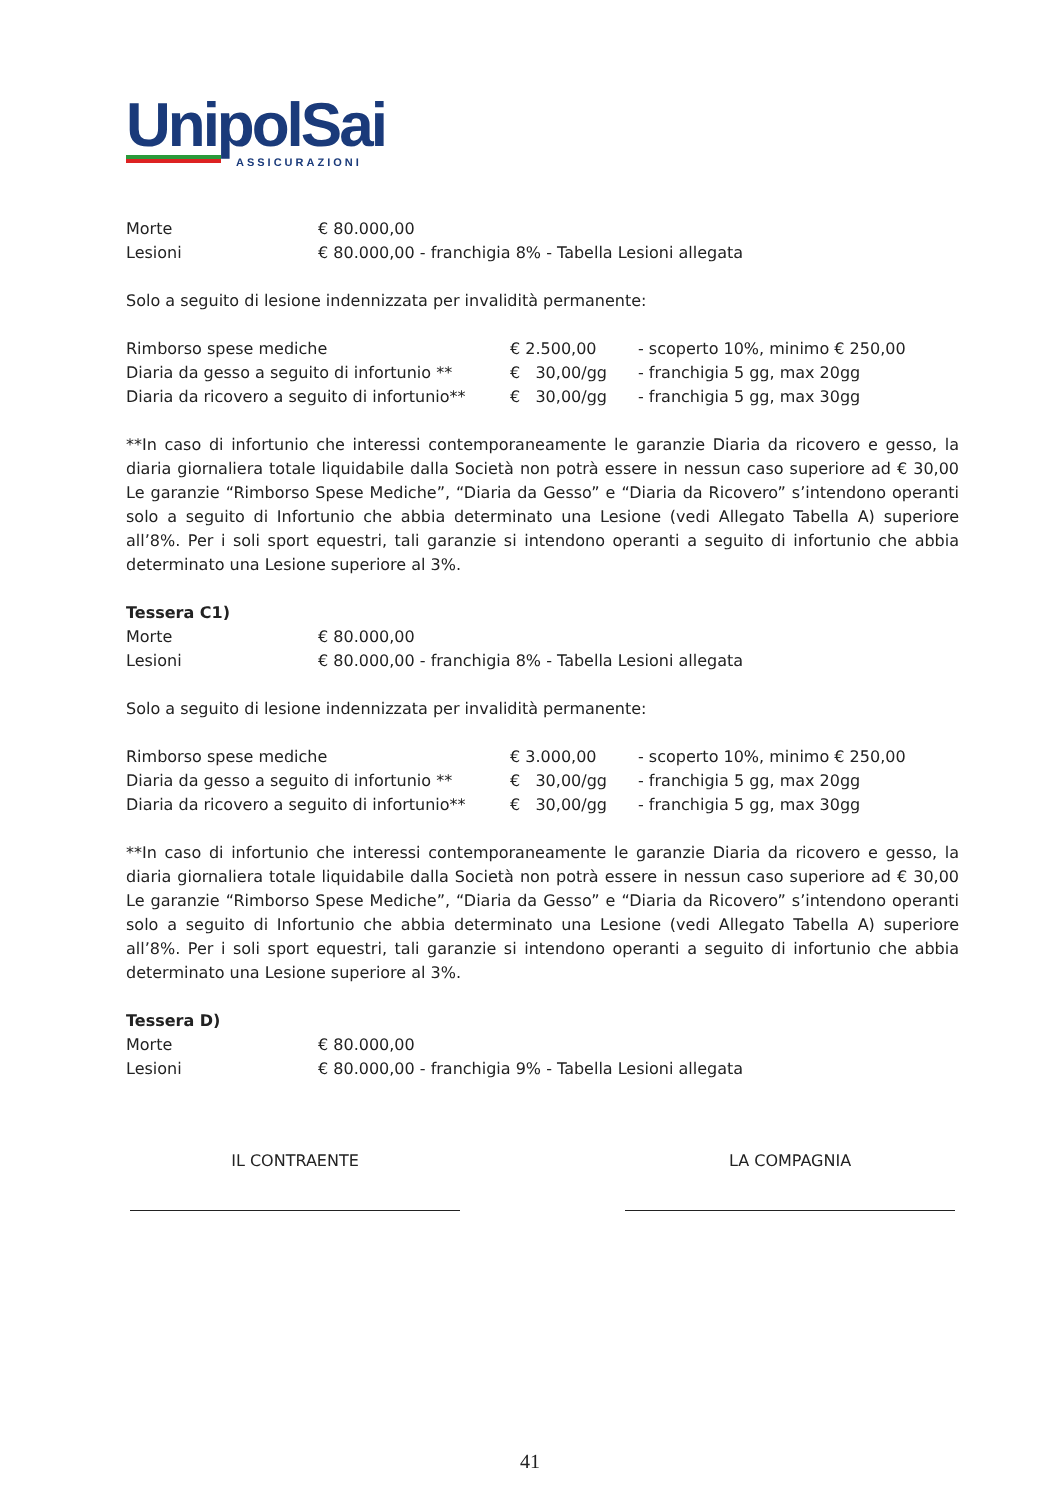UnipolSai
ASSICURAZIONI
| Morte | € 80.000,00 |
| Lesioni | € 80.000,00 - franchigia 8% - Tabella Lesioni allegata |
Solo a seguito di lesione indennizzata per invalidità permanente:
| Rimborso spese mediche | € 2.500,00 | - scoperto 10%, minimo € 250,00 |
| Diaria da gesso a seguito di infortunio ** | € 30,00/gg | - franchigia 5 gg, max 20gg |
| Diaria da ricovero a seguito di infortunio** | € 30,00/gg | - franchigia 5 gg, max 30gg |
**In caso di infortunio che interessi contemporaneamente le garanzie Diaria da ricovero e gesso, la diaria giornaliera totale liquidabile dalla Società non potrà essere in nessun caso superiore ad € 30,00 Le garanzie “Rimborso Spese Mediche”, “Diaria da Gesso” e “Diaria da Ricovero” s’intendono operanti solo a seguito di Infortunio che abbia determinato una Lesione (vedi Allegato Tabella A) superiore all’8%. Per i soli sport equestri, tali garanzie si intendono operanti a seguito di infortunio che abbia determinato una Lesione superiore al 3%.
Tessera C1)
| Morte | € 80.000,00 |
| Lesioni | € 80.000,00 - franchigia 8% - Tabella Lesioni allegata |
Solo a seguito di lesione indennizzata per invalidità permanente:
| Rimborso spese mediche | € 3.000,00 | - scoperto 10%, minimo € 250,00 |
| Diaria da gesso a seguito di infortunio ** | € 30,00/gg | - franchigia 5 gg, max 20gg |
| Diaria da ricovero a seguito di infortunio** | € 30,00/gg | - franchigia 5 gg, max 30gg |
**In caso di infortunio che interessi contemporaneamente le garanzie Diaria da ricovero e gesso, la diaria giornaliera totale liquidabile dalla Società non potrà essere in nessun caso superiore ad € 30,00 Le garanzie “Rimborso Spese Mediche”, “Diaria da Gesso” e “Diaria da Ricovero” s’intendono operanti solo a seguito di Infortunio che abbia determinato una Lesione (vedi Allegato Tabella A) superiore all’8%. Per i soli sport equestri, tali garanzie si intendono operanti a seguito di infortunio che abbia determinato una Lesione superiore al 3%.
Tessera D)
| Morte | € 80.000,00 |
| Lesioni | € 80.000,00 - franchigia 9% - Tabella Lesioni allegata |
IL CONTRAENTE LA COMPAGNIA
41